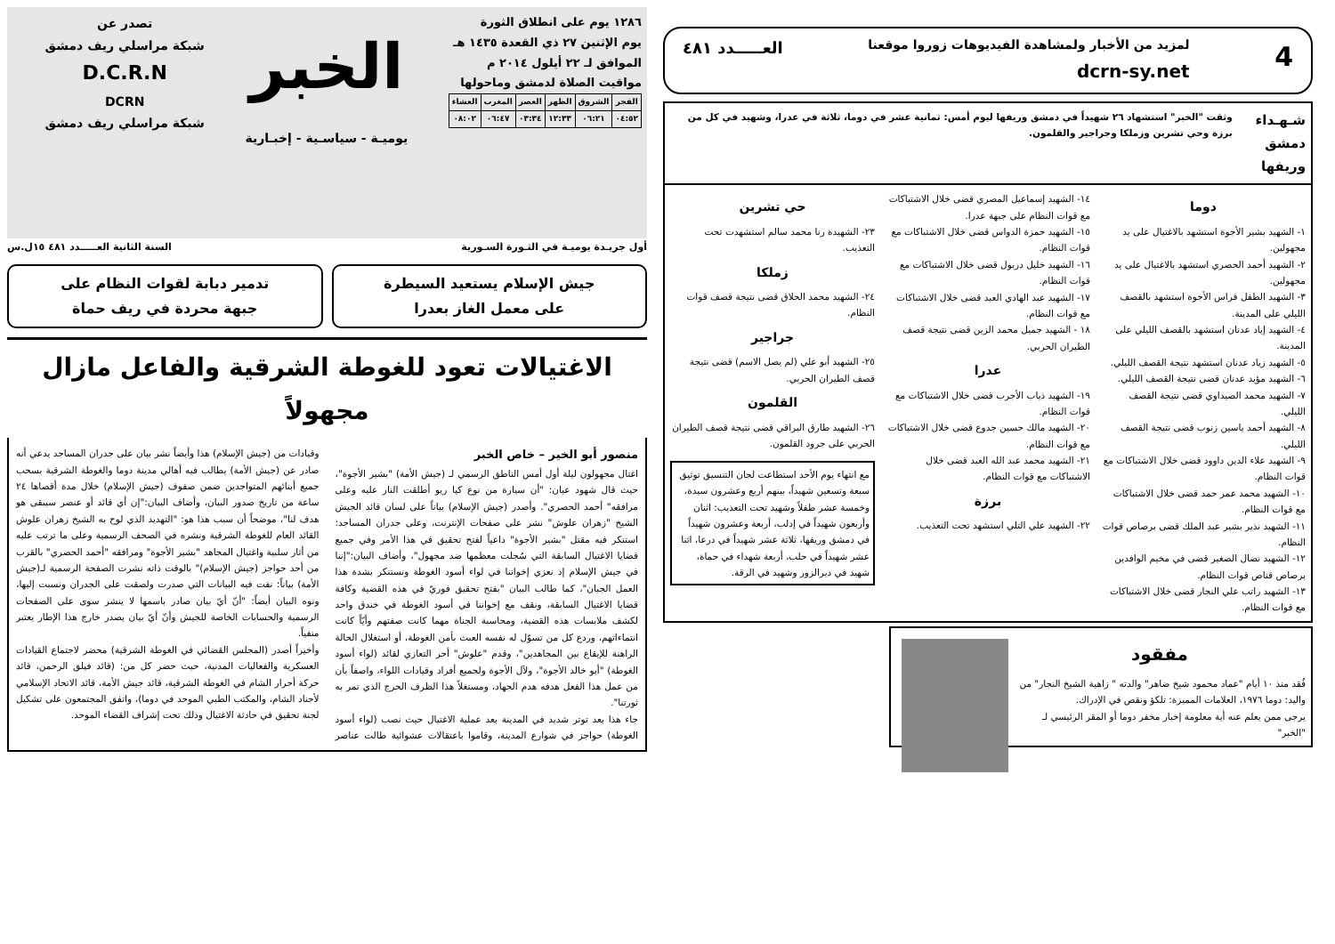١٢٨٦ يوم على انطلاق الثورة
يوم الإثنين ٢٧ ذي القعدة ١٤٣٥ هـ
الموافق لـ ٢٢ أيلول ٢٠١٤ م
مواقيت الصلاة لدمشق وماحولها
| الفجر | الشروق | الظهر | العصر | المغرب | العشاء |
| ٠٤:٥٢ | ٠٦:٢١ | ١٢:٣٣ | ٠٣:٣٤ | ٠٦:٤٧ | ٠٨:٠٢ |
الخبر
يوميـة - سياسـية - إخبـارية
تصدر عن
شبكة مراسلي ريف دمشق
D.C.R.N
DCRN
شبكة مراسلي ريف دمشق
أول جريـدة يوميـة في الثـورة السـورية السنة الثانية العـــــدد ٤٨١ ١٥ل.س
جيش الإسلام يستعيد السيطرة
على معمل الغاز بعدرا
تدمير دبابة لقوات النظام على
جبهة محردة في ريف حماة
الاغتيالات تعود للغوطة الشرقية والفاعل مازال مجهولاً
منصور أبو الخير – خاص الخبر
اغتال مجهولون ليلة أول أمس الناطق الرسمي لـ (جيش الأمة) "بشير الأجوة"، حيث قال شهود عيان: "أن سيارة من نوع كيا ريو أطلقت النار عليه وعلى مرافقه" أحمد الحصري". وأصدر (جيش الإسلام) بياناً على لسان قائد الجيش الشيخ "زهران علوش" نشر على صفحات الإنترنت، وعلى جدران المساجد: استنكر فيه مقتل "بشير الأجوة" داعياً لفتح تحقيق في هذا الأمر وفي جميع قضايا الاغتيال السابقة التي سُجلت معظمها ضد مجهول"، وأضاف البيان:"إننا في جيش الإسلام إذ نعزي إخواننا في لواء أسود الغوطة ونستنكر بشدة هذا العمل الجبان"، كما طالب البيان "بفتح تحقيق فوريّ في هذه القضية وكافة قضايا الاغتيال السابقة، ونقف مع إخواننا في أسود الغوطة في خندق واحد لكشف ملابسات هذه القضية، ومحاسبة الجناة مهما كانت صفتهم وأيّاً كانت انتماءاتهم، وردع كل من تسوّل له نفسه العبث بأمن الغوطة، أو استغلال الحالة الراهنة للإيقاع بين المجاهدين"، وقدم "علوش" أحر التعازي لقائد (لواء أسود الغوطة) "أبو خالد الأجوة"، ولآل الأجوة ولجميع أفراد وقيادات اللواء، واصفاً بأن من عمل هذا الفعل هدفه هدم الجهاد، ومستغلاً هذا الظرف الحرج الذي تمر به ثورتنا".
جاء هذا بعد توتر شديد في المدينة بعد عملية الاغتيال حيث نصب (لواء أسود الغوطة) حواجز في شوارع المدينة، وقاموا باعتقالات عشوائية طالت عناصر وقيادات من (جيش الإسلام) هذا وأيضاً نشر بيان على جدران المساجد يدعي أنه صادر عن (جيش الأمة) يطالب فيه أهالي مدينة دوما والغوطة الشرقية بسحب جميع أبنائهم المتواجدين ضمن صفوف (جيش الإسلام) خلال مدة أقصاها ٢٤ ساعة من تاريخ صدور البيان، وأضاف البيان:"إن أي قائد أو عنصر سيبقى هو هدف لنا"، موضحاً أن سبب هذا هو: "التهديد الذي لوح به الشيخ زهران علوش القائد العام للغوطة الشرقية ونشره في الصحف الرسمية وعلى ما ترتب عليه من أثار سلبية واغتيال المجاهد "بشير الأجوة" ومرافقه "أحمد الحصري" بالقرب من أحد حواجز (جيش الإسلام)" بالوقت ذاته نشرت الصفحة الرسمية لـ(جيش الأمة) بياناً: نفت فيه البيانات التي صدرت ولصقت على الجدران ونسبت إليها، ونوه البيان أيضاً: "أنّ أيّ بيان صادر باسمها لا ينشر سوى على الصفحات الرسمية والحسابات الخاصة للجيش وأنّ أيّ بيان يصدر خارج هذا الإطار يعتبر منفياً.
وأخيراً أصدر (المجلس القضائي في الغوطة الشرقية) محضر لاجتماع القيادات العسكرية والفعاليات المدنية، حيث حضر كل من: (قائد فيلق الرحمن، قائد حركة أحرار الشام في الغوطة الشرقية، قائد جيش الأمة، قائد الاتحاد الإسلامي لأجناد الشام، والمكتب الطبي الموحد في دوما)، واتفق المجتمعون على تشكيل لجنة تحقيق في حادثة الاغتيال وذلك تحت إشراف القضاء الموحد.
4 لمزيد من الأخبار ولمشاهدة الفيديوهات زوروا موقعنا
dcrn-sy.net العـــــدد ٤٨١
شـهـداء دمشق وريفها
وثقت "الخبر" استشهاد ٢٦ شهيداً في دمشق وريفها ليوم أمس: ثمانية عشر في دوما، ثلاثة في عدرا، وشهيد في كل من برزة وحي تشرين وزملكا وجراجير والقلمون.
دوما
١- الشهيد بشير الأجوة استشهد بالاغتيال على يد مجهولين.
٢- الشهيد أحمد الحصري استشهد بالاغتيال على يد مجهولين.
٣- الشهيد الطفل فراس الأجوة استشهد بالقصف الليلي على المدينة.
٤- الشهيد إياد عدنان استشهد بالقصف الليلي على المدينة.
٥- الشهيد زياد عدنان استشهد نتيجة القصف الليلي.
٦- الشهيد مؤيد عدنان قضى نتيجة القصف الليلي.
٧- الشهيد محمد الصيداوي قضى نتيجة القصف الليلي.
٨- الشهيد أحمد ياسين زنوب قضى نتيجة القصف الليلي.
٩- الشهيد علاء الدين داوود قضى خلال الاشتباكات مع قوات النظام.
١٠- الشهيد محمد عمر حمد قضى خلال الاشتباكات مع قوات النظام.
١١- الشهيد نذير بشير عبد الملك قضى برصاص قوات النظام.
١٢- الشهيد نضال الصغير قضى في مخيم الوافدين برصاص قناص قوات النظام.
١٣- الشهيد راتب علي النجار قضى خلال الاشتباكات مع قوات النظام.
١٤- الشهيد إسماعيل المصري قضى خلال الاشتباكات مع قوات النظام على جبهة عدرا.
١٥- الشهيد حمزة الدواس قضى خلال الاشتباكات مع قوات النظام.
١٦- الشهيد خليل دربول قضى خلال الاشتباكات مع قوات النظام.
١٧- الشهيد عبد الهادي العبد قضى خلال الاشتباكات مع قوات النظام.
١٨ - الشهيد جميل محمد الزين قضى نتيجة قصف الطيران الحربي.
عدرا
١٩- الشهيد ذياب الأجرب قضى خلال الاشتباكات مع قوات النظام.
٢٠- الشهيد مالك حسين جدوع قضى خلال الاشتباكات مع قوات النظام.
٢١- الشهيد محمد عبد الله العبد قضى خلال الاشتباكات مع قوات النظام.
برزة
٢٢- الشهيد علي التلي استشهد تحت التعذيب.
حي تشرين
٢٣- الشهيدة رنا محمد سالم استشهدت تحت التعذيب.
زملكا
٢٤- الشهيد محمد الحلاق قضى نتيجة قصف قوات النظام.
جراجير
٢٥- الشهيد أبو علي (لم يصل الاسم) قضى نتيجة قصف الطيران الحربي.
القلمون
٢٦- الشهيد طارق البراقي قضى نتيجة قصف الطيران الحربي على جرود القلمون.
مع انتهاء يوم الأحد استطاعت لجان التنسيق توثيق سبعة وتسعين شهيداً، بينهم أربع وعشرون سيدة، وخمسة عشر طفلاً وشهيد تحت التعذيب: اثنان وأربعون شهيداً في إدلب، أربعة وعشرون شهيداً في دمشق وريفها، ثلاثة عشر شهيداً في درعا، اثنا عشر شهيداً في حلب، أربعة شهداء في حماة، شهيد في ديرالزور وشهيد في الرقة.
مفقود
فُقد منذ ١٠ أيام "عماد محمود شيخ ضاهر" والدته " زاهية الشيخ النجار" من واليد: دوما ١٩٧٦، العلامات المميزة: تلكؤ ونقص في الإدراك.
يرجى ممن يعلم عنه أية معلومة إخبار مخفر دوما أو المقر الرئيسي لـ "الخبر"